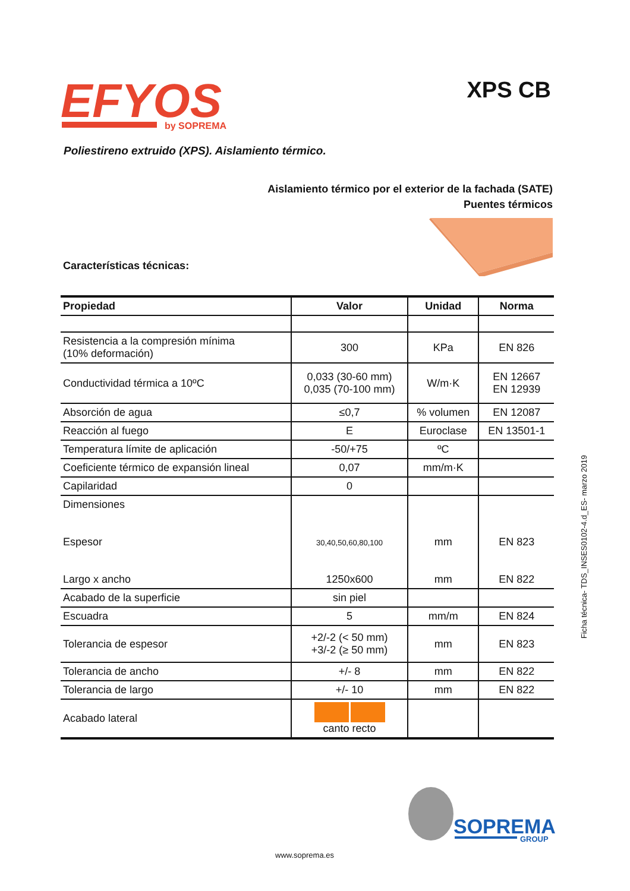EFYOS
by SOPREMA
XPS CB
Poliestireno extruido (XPS). Aislamiento térmico.
Aislamiento térmico por el exterior de la fachada (SATE)
Puentes térmicos
Características técnicas:
| Propiedad | Valor | Unidad | Norma |
| --- | --- | --- | --- |
| Resistencia a la compresión mínima (10% deformación) | 300 | KPa | EN 826 |
| Conductividad térmica a 10ºC | 0,033 (30-60 mm) 0,035 (70-100 mm) | W/m·K | EN 12667 EN 12939 |
| Absorción de agua | ≤0,7 | % volumen | EN 12087 |
| Reacción al fuego | E | Euroclase | EN 13501-1 |
| Temperatura límite de aplicación | -50/+75 | ºC | |
| Coeficiente térmico de expansión lineal | 0,07 | mm/m·K | |
| Capilaridad | 0 | | |
| Dimensiones Espesor Largo x ancho | 30,40,50,60,80,100 1250x600 | mm mm | EN 823 EN 822 |
| Acabado de la superficie | sin piel | | |
| Escuadra | 5 | mm/m | EN 824 |
| Tolerancia de espesor | +2/-2 (< 50 mm) +3/-2 (≥ 50 mm) | mm | EN 823 |
| Tolerancia de ancho | +/- 8 | mm | EN 822 |
| Tolerancia de largo | +/- 10 | mm | EN 822 |
| Acabado lateral | canto recto | | |
Ficha técnica- TDS_INSES0102-4.d_ES- marzo 2019
SOPREMA
GROUP
www.soprema.es